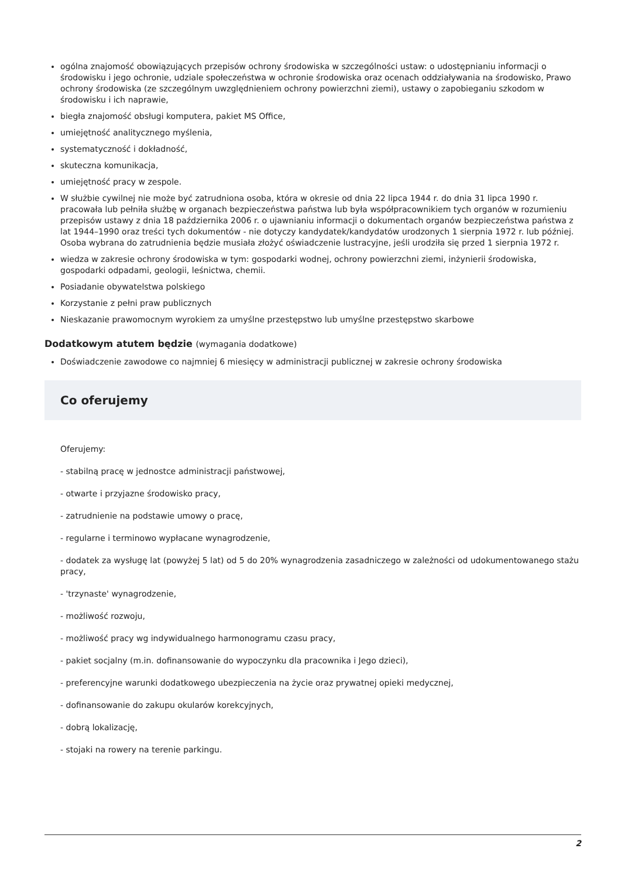ogólna znajomość obowiązujących przepisów ochrony środowiska w szczególności ustaw: o udostępnianiu informacji o środowisku i jego ochronie, udziale społeczeństwa w ochronie środowiska oraz ocenach oddziaływania na środowisko, Prawo ochrony środowiska (ze szczególnym uwzględnieniem ochrony powierzchni ziemi), ustawy o zapobieganiu szkodom w środowisku i ich naprawie,
biegła znajomość obsługi komputera, pakiet MS Office,
umiejętność analitycznego myślenia,
systematyczność i dokładność,
skuteczna komunikacja,
umiejętność pracy w zespole.
W służbie cywilnej nie może być zatrudniona osoba, która w okresie od dnia 22 lipca 1944 r. do dnia 31 lipca 1990 r. pracowała lub pełniła służbę w organach bezpieczeństwa państwa lub była współpracownikiem tych organów w rozumieniu przepisów ustawy z dnia 18 października 2006 r. o ujawnianiu informacji o dokumentach organów bezpieczeństwa państwa z lat 1944–1990 oraz treści tych dokumentów - nie dotyczy kandydatek/kandydatów urodzonych 1 sierpnia 1972 r. lub później. Osoba wybrana do zatrudnienia będzie musiała złożyć oświadczenie lustracyjne, jeśli urodziła się przed 1 sierpnia 1972 r.
wiedza w zakresie ochrony środowiska w tym: gospodarki wodnej, ochrony powierzchni ziemi, inżynierii środowiska, gospodarki odpadami, geologii, leśnictwa, chemii.
Posiadanie obywatelstwa polskiego
Korzystanie z pełni praw publicznych
Nieskazanie prawomocnym wyrokiem za umyślne przestępstwo lub umyślne przestępstwo skarbowe
Dodatkowym atutem będzie (wymagania dodatkowe)
Doświadczenie zawodowe co najmniej 6 miesięcy w administracji publicznej w zakresie ochrony środowiska
Co oferujemy
Oferujemy:
- stabilną pracę w jednostce administracji państwowej,
- otwarte i przyjazne środowisko pracy,
- zatrudnienie na podstawie umowy o pracę,
- regularne i terminowo wypłacane wynagrodzenie,
- dodatek za wysługę lat (powyżej 5 lat) od 5 do 20% wynagrodzenia zasadniczego w zależności od udokumentowanego stażu pracy,
- 'trzynaste' wynagrodzenie,
- możliwość rozwoju,
- możliwość pracy wg indywidualnego harmonogramu czasu pracy,
- pakiet socjalny (m.in. dofinansowanie do wypoczynku dla pracownika i Jego dzieci),
- preferencyjne warunki dodatkowego ubezpieczenia na życie oraz prywatnej opieki medycznej,
- dofinansowanie do zakupu okularów korekcyjnych,
- dobrą lokalizację,
- stojaki na rowery na terenie parkingu.
2